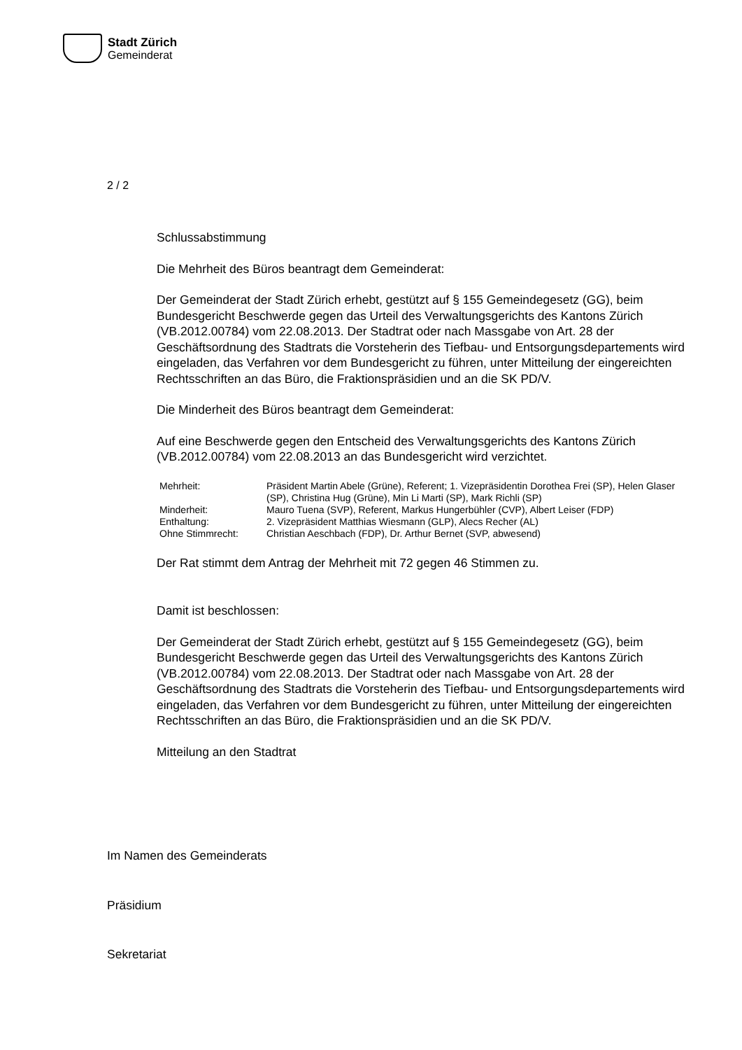Stadt Zürich
Gemeinderat
2 / 2
Schlussabstimmung
Die Mehrheit des Büros beantragt dem Gemeinderat:
Der Gemeinderat der Stadt Zürich erhebt, gestützt auf § 155 Gemeindegesetz (GG), beim Bundesgericht Beschwerde gegen das Urteil des Verwaltungsgerichts des Kantons Zürich (VB.2012.00784) vom 22.08.2013. Der Stadtrat oder nach Massgabe von Art. 28 der Geschäftsordnung des Stadtrats die Vorsteherin des Tiefbau- und Entsorgungsdepartements wird eingeladen, das Verfahren vor dem Bundesgericht zu führen, unter Mitteilung der eingereichten Rechtsschriften an das Büro, die Fraktionspräsidien und an die SK PD/V.
Die Minderheit des Büros beantragt dem Gemeinderat:
Auf eine Beschwerde gegen den Entscheid des Verwaltungsgerichts des Kantons Zürich (VB.2012.00784) vom 22.08.2013 an das Bundesgericht wird verzichtet.
| Mehrheit: | Präsident Martin Abele (Grüne), Referent; 1. Vizepräsidentin Dorothea Frei (SP), Helen Glaser (SP), Christina Hug (Grüne), Min Li Marti (SP), Mark Richli (SP) |
| Minderheit: | Mauro Tuena (SVP), Referent, Markus Hungerbühler (CVP), Albert Leiser (FDP) |
| Enthaltung: | 2. Vizepräsident Matthias Wiesmann (GLP), Alecs Recher (AL) |
| Ohne Stimmrecht: | Christian Aeschbach (FDP), Dr. Arthur Bernet (SVP, abwesend) |
Der Rat stimmt dem Antrag der Mehrheit mit 72 gegen 46 Stimmen zu.
Damit ist beschlossen:
Der Gemeinderat der Stadt Zürich erhebt, gestützt auf § 155 Gemeindegesetz (GG), beim Bundesgericht Beschwerde gegen das Urteil des Verwaltungsgerichts des Kantons Zürich (VB.2012.00784) vom 22.08.2013. Der Stadtrat oder nach Massgabe von Art. 28 der Geschäftsordnung des Stadtrats die Vorsteherin des Tiefbau- und Entsorgungsdepartements wird eingeladen, das Verfahren vor dem Bundesgericht zu führen, unter Mitteilung der eingereichten Rechtsschriften an das Büro, die Fraktionspräsidien und an die SK PD/V.
Mitteilung an den Stadtrat
Im Namen des Gemeinderats
Präsidium
Sekretariat